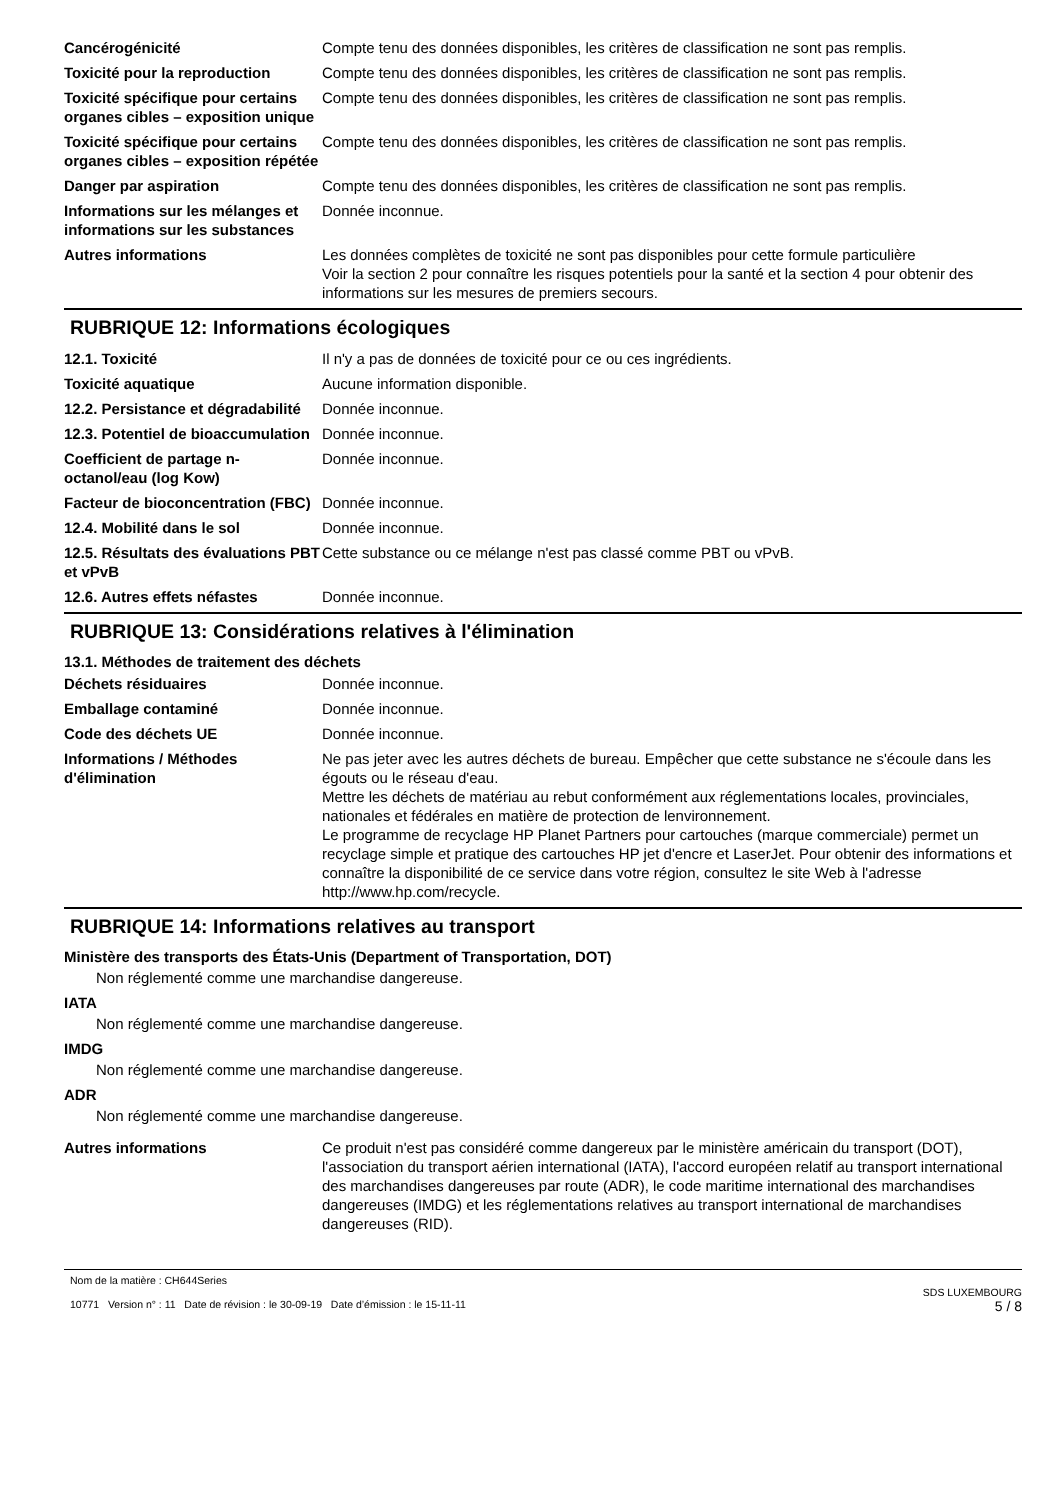Cancérogénicité Compte tenu des données disponibles, les critères de classification ne sont pas remplis.
Toxicité pour la reproduction
Compte tenu des données disponibles, les critères de classification ne sont pas remplis.
Toxicité spécifique pour certains organes cibles – exposition unique
Compte tenu des données disponibles, les critères de classification ne sont pas remplis.
Toxicité spécifique pour certains organes cibles – exposition répétée
Compte tenu des données disponibles, les critères de classification ne sont pas remplis.
Danger par aspiration Compte tenu des données disponibles, les critères de classification ne sont pas remplis.
Informations sur les mélanges et informations sur les substances
Donnée inconnue.
Autres informations Les données complètes de toxicité ne sont pas disponibles pour cette formule particulière
Voir la section 2 pour connaître les risques potentiels pour la santé et la section 4 pour obtenir des informations sur les mesures de premiers secours.
RUBRIQUE 12: Informations écologiques
12.1. Toxicité Il n'y a pas de données de toxicité pour ce ou ces ingrédients.
Toxicité aquatique Aucune information disponible.
12.2. Persistance et dégradabilité
Donnée inconnue.
12.3. Potentiel de bioaccumulation
Donnée inconnue.
Coefficient de partage n-octanol/eau (log Kow)
Donnée inconnue.
Facteur de bioconcentration (FBC)
Donnée inconnue.
12.4. Mobilité dans le sol Donnée inconnue.
12.5. Résultats des évaluations PBT et vPvB
Cette substance ou ce mélange n'est pas classé comme PBT ou vPvB.
12.6. Autres effets néfastes Donnée inconnue.
RUBRIQUE 13: Considérations relatives à l'élimination
13.1. Méthodes de traitement des déchets
Déchets résiduaires Donnée inconnue.
Emballage contaminé Donnée inconnue.
Code des déchets UE Donnée inconnue.
Informations / Méthodes d'élimination
Ne pas jeter avec les autres déchets de bureau. Empêcher que cette substance ne s'écoule dans les égouts ou le réseau d'eau.
Mettre les déchets de matériau au rebut conformément aux réglementations locales, provinciales, nationales et fédérales en matière de protection de lenvironnement.
Le programme de recyclage HP Planet Partners pour cartouches (marque commerciale) permet un recyclage simple et pratique des cartouches HP jet d'encre et LaserJet. Pour obtenir des informations et connaître la disponibilité de ce service dans votre région, consultez le site Web à l'adresse http://www.hp.com/recycle.
RUBRIQUE 14: Informations relatives au transport
Ministère des transports des États-Unis (Department of Transportation, DOT)
Non réglementé comme une marchandise dangereuse.
IATA
Non réglementé comme une marchandise dangereuse.
IMDG
Non réglementé comme une marchandise dangereuse.
ADR
Non réglementé comme une marchandise dangereuse.
Autres informations Ce produit n'est pas considéré comme dangereux par le ministère américain du transport (DOT), l'association du transport aérien international (IATA), l'accord européen relatif au transport international des marchandises dangereuses par route (ADR), le code maritime international des marchandises dangereuses (IMDG) et les réglementations relatives au transport international de marchandises dangereuses (RID).
Nom de la matière : CH644Series
10771 Version n° : 11 Date de révision : le 30-09-19 Date d’émission : le 15-11-11
SDS LUXEMBOURG
5 / 8